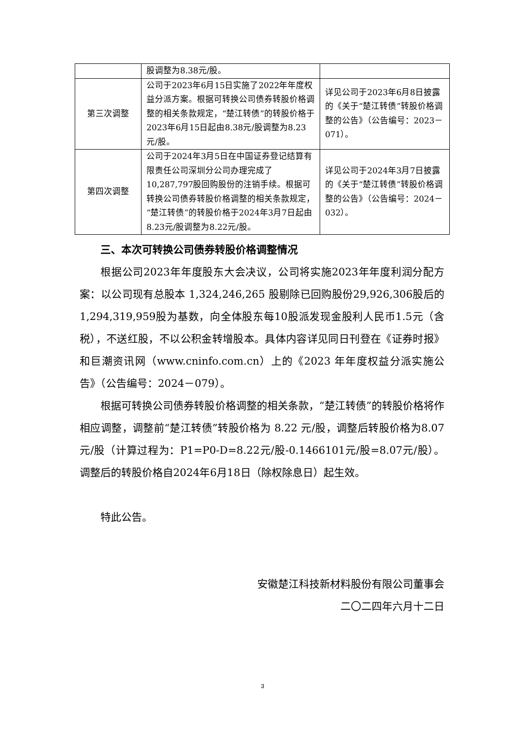| | 股调整为8.38元/股。 | |
| 第三次调整 | 公司于2023年6月15日实施了2022年年度权益分派方案。根据可转换公司债券转股价格调整的相关条款规定，“楚江转债”的转股价格于2023年6月15日起由8.38元/股调整为8.23元/股。 | 详见公司于2023年6月8日披露的《关于“楚江转债”转股价格调整的公告》（公告编号：2023－071）。 |
| 第四次调整 | 公司于2024年3月5日在中国证券登记结算有限责任公司深圳分公司办理完成了10,287,797股回购股份的注销手续。根据可转换公司债券转股价格调整的相关条款规定，“楚江转债”的转股价格于2024年3月7日起由8.23元/股调整为8.22元/股。 | 详见公司于2024年3月7日披露的《关于“楚江转债”转股价格调整的公告》（公告编号：2024－032）。 |
三、本次可转换公司债券转股价格调整情况
根据公司2023年年度股东大会决议，公司将实施2023年年度利润分配方案：以公司现有总股本 1,324,246,265 股剔除已回购股份29,926,306股后的1,294,319,959股为基数，向全体股东每10股派发现金股利人民币1.5元（含税），不送红股，不以公积金转增股本。具体内容详见同日刊登在《证券时报》和巨潮资讯网（www.cninfo.com.cn）上的《2023 年年度权益分派实施公告》（公告编号：2024－079）。
根据可转换公司债券转股价格调整的相关条款，“楚江转债”的转股价格将作相应调整，调整前“楚江转债”转股价格为 8.22 元/股，调整后转股价格为8.07元/股（计算过程为：P1=P0-D=8.22元/股-0.1466101元/股=8.07元/股）。调整后的转股价格自2024年6月18日（除权除息日）起生效。
特此公告。
安徽楚江科技新材料股份有限公司董事会
二〇二四年六月十二日
3